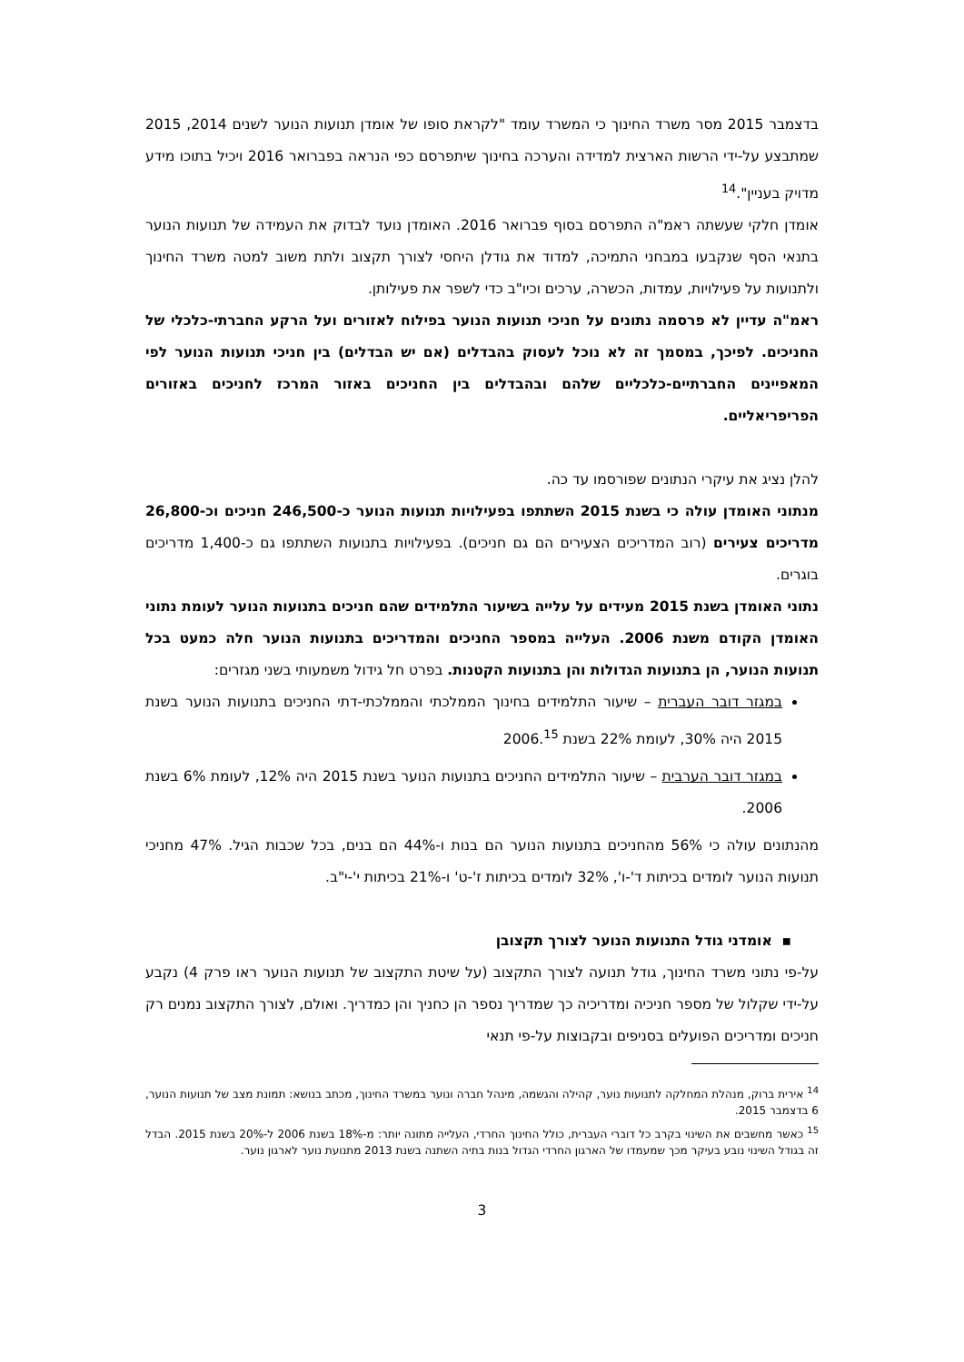בדצמבר 2015 מסר משרד החינוך כי המשרד עומד "לקראת סופו של אומדן תנועות הנוער לשנים 2014, 2015 שמתבצע על-ידי הרשות הארצית למדידה והערכה בחינוך שיתפרסם כפי הנראה בפברואר 2016 ויכיל בתוכו מידע מדויק בעניין".<sup>14</sup>
אומדן חלקי שעשתה ראמ"ה התפרסם בסוף פברואר 2016. האומדן נועד לבדוק את העמידה של תנועות הנוער בתנאי הסף שנקבעו במבחני התמיכה, למדוד את גודלן היחסי לצורך תקצוב ולתת משוב למטה משרד החינוך ולתנועות על פעילויות, עמדות, הכשרה, ערכים וכיו"ב כדי לשפר את פעילותן.
ראמ"ה עדיין לא פרסמה נתונים על חניכי תנועות הנוער בפילוח לאזורים ועל הרקע החברתי-כלכלי של החניכים. לפיכך, במסמך זה לא נוכל לעסוק בהבדלים (אם יש הבדלים) בין חניכי תנועות הנוער לפי המאפיינים החברתיים-כלכליים שלהם ובהבדלים בין החניכים באזור המרכז לחניכים באזורים הפריפריאליים.
להלן נציג את עיקרי הנתונים שפורסמו עד כה.
מנתוני האומדן עולה כי בשנת 2015 השתתפו בפעילויות תנועות הנוער כ-246,500 חניכים וכ-26,800 מדריכים צעירים (רוב המדריכים הצעירים הם גם חניכים). בפעילויות בתנועות השתתפו גם כ-1,400 מדריכים בוגרים.
נתוני האומדן בשנת 2015 מעידים על עלייה בשיעור התלמידים שהם חניכים בתנועות הנוער לעומת נתוני האומדן הקודם משנת 2006. העלייה במספר החניכים והמדריכים בתנועות הנוער חלה כמעט בכל תנועות הנוער, הן בתנועות הגדולות והן בתנועות הקטנות. בפרט חל גידול משמעותי בשני מגזרים:
במגזר דובר העברית – שיעור התלמידים בחינוך הממלכתי והממלכתי-דתי החניכים בתנועות הנוער בשנת 2015 היה 30%, לעומת 22% בשנת 2006.<sup>15</sup>
במגזר דובר הערבית – שיעור התלמידים החניכים בתנועות הנוער בשנת 2015 היה 12%, לעומת 6% בשנת 2006.
מהנתונים עולה כי 56% מהחניכים בתנועות הנוער הם בנות ו-44% הם בנים, בכל שכבות הגיל. 47% מחניכי תנועות הנוער לומדים בכיתות ד'-ו', 32% לומדים בכיתות ז'-ט' ו-21% בכיתות י'-י"ב.
▪ אומדני גודל התנועות הנוער לצורך תקצובן
על-פי נתוני משרד החינוך, גודל תנועה לצורך התקצוב (על שיטת התקצוב של תנועות הנוער ראו פרק 4) נקבע על-ידי שקלול של מספר חניכיה ומדריכיה כך שמדריך נספר הן כחניך והן כמדריך. ואולם, לצורך התקצוב נמנים רק חניכים ומדריכים הפועלים בסניפים ובקבוצות על-פי תנאי
<sup>14</sup> אירית ברוק, מנהלת המחלקה לתנועות נוער, קהילה והגשמה, מינהל חברה ונוער במשרד החינוך, מכתב בנושא: תמונת מצב של תנועות הנוער, 6 בדצמבר 2015.
<sup>15</sup> כאשר מחשבים את השינוי בקרב כל דוברי העברית, כולל החינוך החרדי, העלייה מתונה יותר: מ-18% בשנת 2006 ל-20% בשנת 2015. הבדל זה בגודל השינוי נובע בעיקר מכך שמעמדו של הארגון החרדי הגדול בנות בתיה השתנה בשנת 2013 מתנועת נוער לארגון נוער.
3